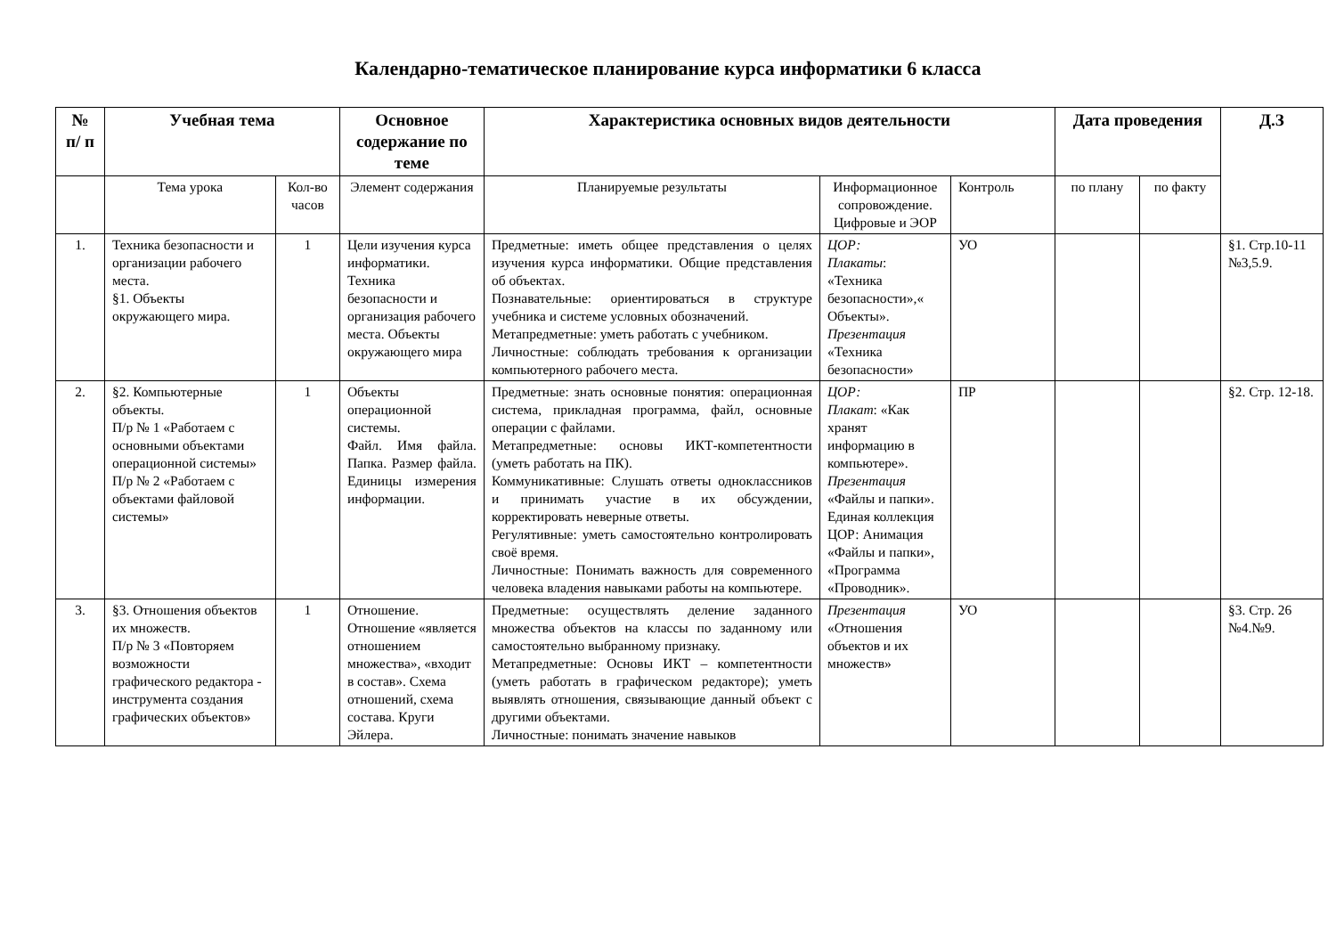Календарно-тематическое планирование курса информатики 6 класса
| № п/ п | Учебная тема | | Основное содержание по теме | Характеристика основных видов деятельности | | | Дата проведения | | Д.З |
| --- | --- | --- | --- | --- | --- | --- | --- | --- | --- |
| | Тема урока | Кол-во часов | Элемент содержания | Планируемые результаты | Информационное сопровождение. Цифровые и ЭОР | Контроль | по плану | по факту | |
| 1. | Техника безопасности и организации рабочего места. §1. Объекты окружающего мира. | 1 | Цели изучения курса информатики. Техника безопасности и организация рабочего места. Объекты окружающего мира | Предметные: иметь общее представления о целях изучения курса информатики. Общие представления об объектах. Познавательные: ориентироваться в структуре учебника и системе условных обозначений. Метапредметные: уметь работать с учебником. Личностные: соблюдать требования к организации компьютерного рабочего места. | ЦОР: Плакаты : «Техника безопасности»,« Объекты». Презентация «Техника безопасности» | УО | | | §1. Стр.10-11 №3,5.9. |
| 2. | §2. Компьютерные объекты. П/р № 1 «Работаем с основными объектами операционной системы» П/р № 2 «Работаем с объектами файловой системы» | 1 | Объекты операционной системы. Файл. Имя файла. Папка. Размер файла. Единицы измерения информации. | Предметные: знать основные понятия: операционная система, прикладная программа, файл, основные операции с файлами. Метапредметные: основы ИКТ-компетентности (уметь работать на ПК). Коммуникативные: Слушать ответы одноклассников и принимать участие в их обсуждении, корректировать неверные ответы. Регулятивные: уметь самостоятельно контролировать своё время. Личностные: Понимать важность для современного человека владения навыками работы на компьютере. | ЦОР: Плакат : «Как хранят информацию в компьютере». Презентация «Файлы и папки». Единая коллекция ЦОР: Анимация «Файлы и папки», «Программа «Проводник». | ПР | | | §2. Стр. 12-18. |
| 3. | §3. Отношения объектов их множеств. П/р № 3 «Повторяем возможности графического редактора - инструмента создания графических объектов» | 1 | Отношение. Отношение «является отношением множества», «входит в состав». Схема отношений, схема состава. Круги Эйлера. | Предметные: осуществлять деление заданного множества объектов на классы по заданному или самостоятельно выбранному признаку. Метапредметные: Основы ИКТ – компетентности (уметь работать в графическом редакторе); уметь выявлять отношения, связывающие данный объект с другими объектами. Личностные: понимать значение навыков | Презентация «Отношения объектов и их множеств» | УО | | | §3. Стр. 26 №4.№9. |